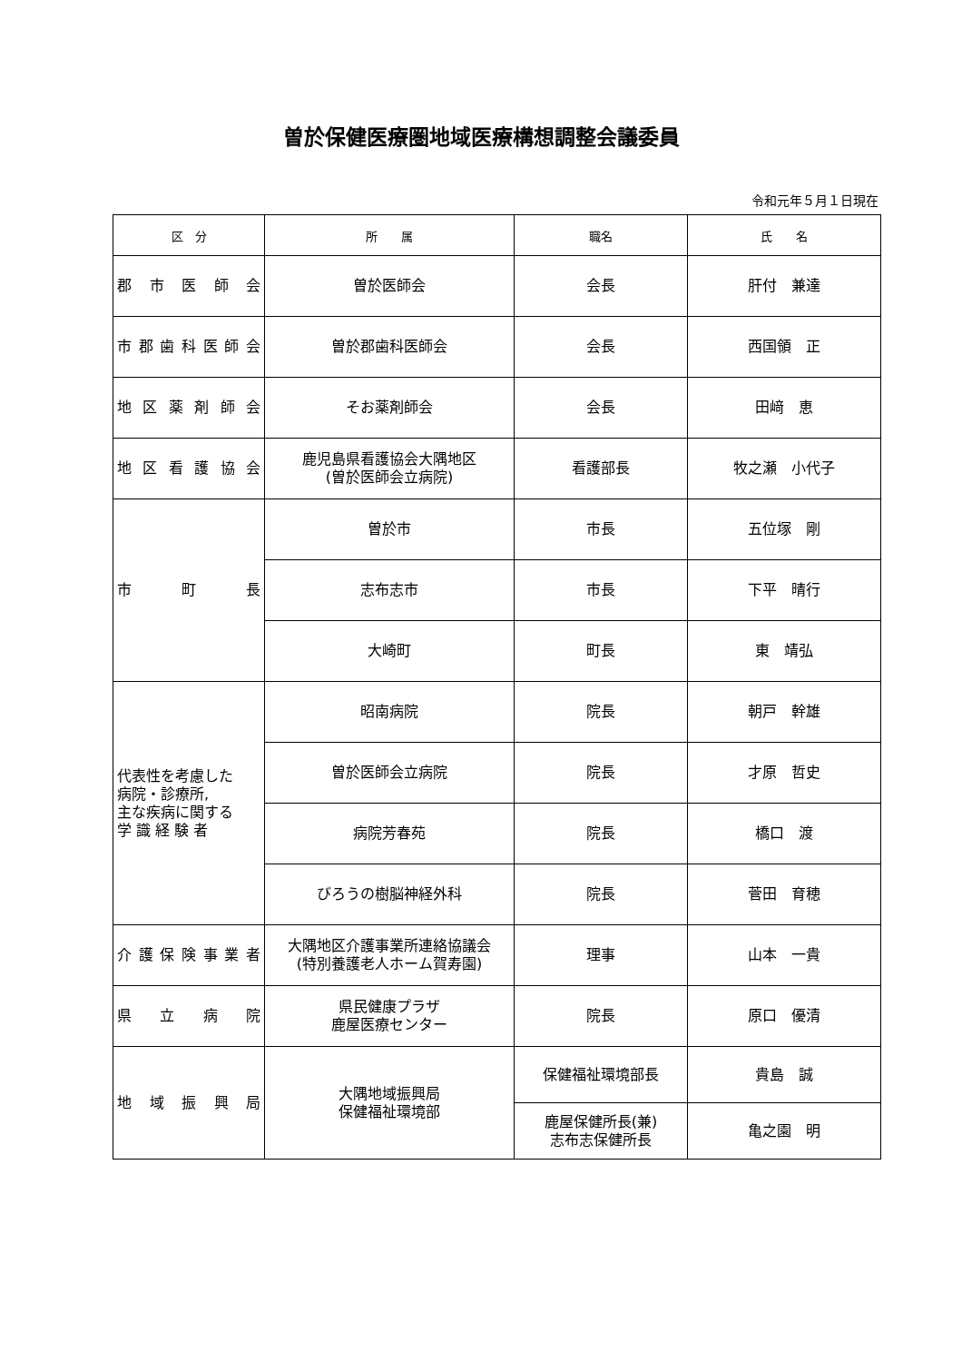曽於保健医療圏地域医療構想調整会議委員
令和元年５月１日現在
| 区 分 | 所 属 | 職名 | 氏 名 |
| --- | --- | --- | --- |
| 郡 市 医 師 会 | 曽於医師会 | 会長 | 肝付 兼達 |
| 市郡歯科医師会 | 曽於郡歯科医師会 | 会長 | 西国領 正 |
| 地区薬剤師会 | そお薬剤師会 | 会長 | 田﨑 恵 |
| 地区看護協会 | 鹿児島県看護協会大隅地区 (曽於医師会立病院) | 看護部長 | 牧之瀬 小代子 |
| 市 町 長 | 曽於市 | 市長 | 五位塚 剛 |
| | 志布志市 | 市長 | 下平 晴行 |
| | 大崎町 | 町長 | 東 靖弘 |
| 代表性を考慮した 病院・診療所, 主な疾病に関する 学 識 経 験 者 | 昭南病院 | 院長 | 朝戸 幹雄 |
| | 曽於医師会立病院 | 院長 | 才原 哲史 |
| | 病院芳春苑 | 院長 | 橋口 渡 |
| | びろうの樹脳神経外科 | 院長 | 菅田 育穂 |
| 介護保険事業者 | 大隅地区介護事業所連絡協議会 (特別養護老人ホーム賀寿園) | 理事 | 山本 一貴 |
| 県 立 病 院 | 県民健康プラザ 鹿屋医療センター | 院長 | 原口 優清 |
| 地域振興局 | 大隅地域振興局 保健福祉環境部 | 保健福祉環境部長 | 貴島 誠 |
| | | 鹿屋保健所長(兼) 志布志保健所長 | 亀之園 明 |